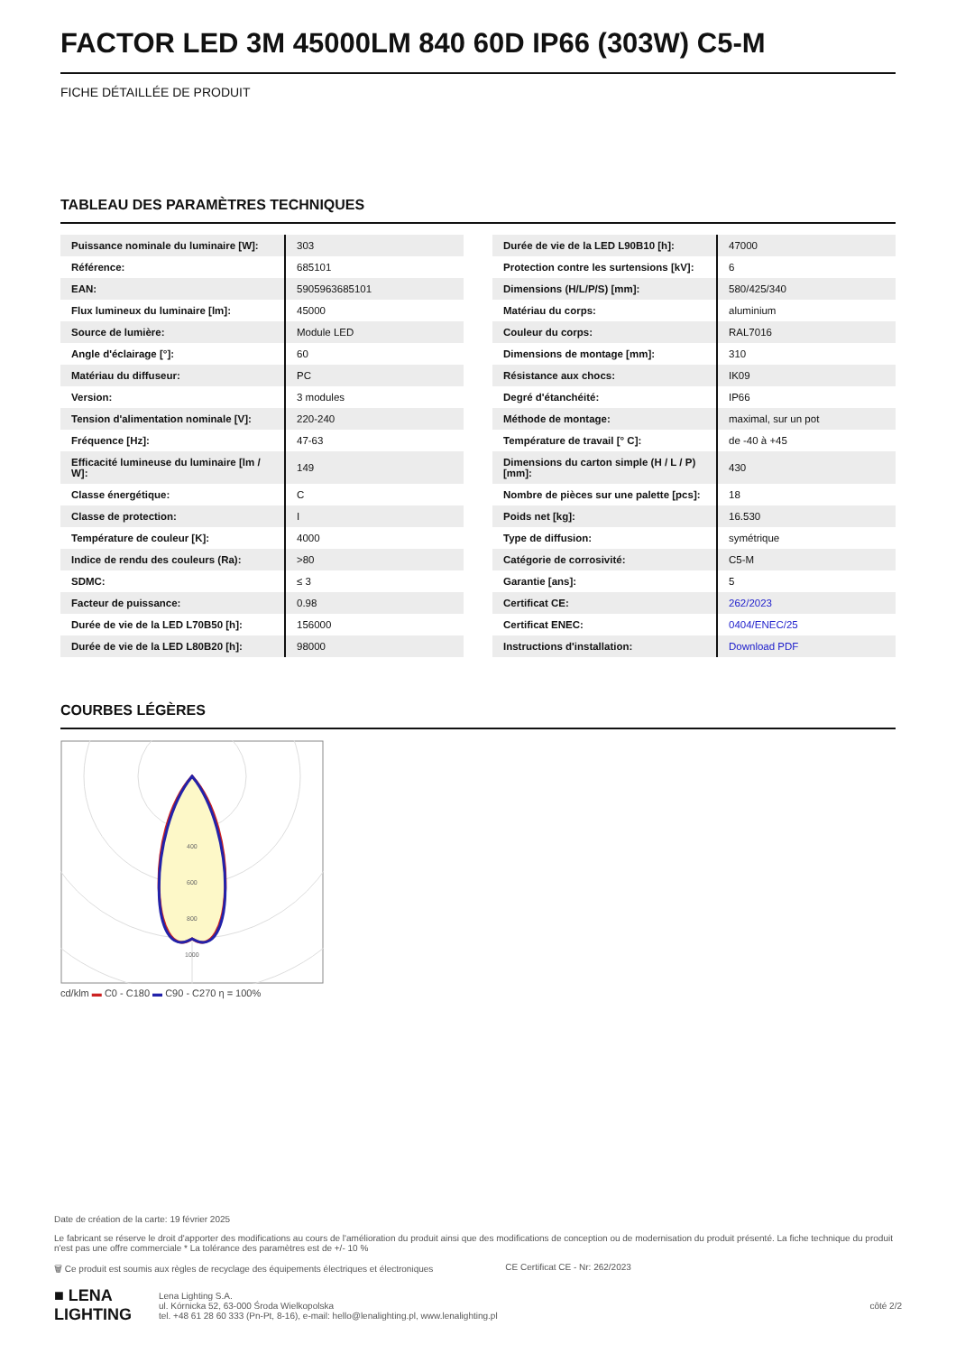FACTOR LED 3M 45000LM 840 60D IP66 (303W) C5-M
FICHE DÉTAILLÉE DE PRODUIT
TABLEAU DES PARAMÈTRES TECHNIQUES
| Puissance nominale du luminaire [W]: | 303 |
| Référence: | 685101 |
| EAN: | 5905963685101 |
| Flux lumineux du luminaire [lm]: | 45000 |
| Source de lumière: | Module LED |
| Angle d'éclairage [°]: | 60 |
| Matériau du diffuseur: | PC |
| Version: | 3 modules |
| Tension d'alimentation nominale [V]: | 220-240 |
| Fréquence [Hz]: | 47-63 |
| Efficacité lumineuse du luminaire [lm / W]: | 149 |
| Classe énergétique: | C |
| Classe de protection: | I |
| Température de couleur [K]: | 4000 |
| Indice de rendu des couleurs (Ra): | >80 |
| SDMC: | ≤ 3 |
| Facteur de puissance: | 0.98 |
| Durée de vie de la LED L70B50 [h]: | 156000 |
| Durée de vie de la LED L80B20 [h]: | 98000 |
| Durée de vie de la LED L90B10 [h]: | 47000 |
| Protection contre les surtensions [kV]: | 6 |
| Dimensions (H/L/P/S) [mm]: | 580/425/340 |
| Matériau du corps: | aluminium |
| Couleur du corps: | RAL7016 |
| Dimensions de montage [mm]: | 310 |
| Résistance aux chocs: | IK09 |
| Degré d'étanchéité: | IP66 |
| Méthode de montage: | maximal, sur un pot |
| Température de travail [° C]: | de -40 à +45 |
| Dimensions du carton simple (H / L / P) [mm]: | 430 |
| Nombre de pièces sur une palette [pcs]: | 18 |
| Poids net [kg]: | 16.530 |
| Type de diffusion: | symétrique |
| Catégorie de corrosivité: | C5-M |
| Garantie [ans]: | 5 |
| Certificat CE: | 262/2023 |
| Certificat ENEC: | 0404/ENEC/25 |
| Instructions d'installation: | Download PDF |
COURBES LÉGÈRES
400
600
800
1000
cd/klm ▬ C0 - C180 ▬ C90 - C270 η = 100%
Date de création de la carte: 19 février 2025
Le fabricant se réserve le droit d'apporter des modifications au cours de l'amélioration du produit ainsi que des modifications de conception ou de modernisation du produit présenté. La fiche technique du produit n'est pas une offre commerciale * La tolérance des paramètres est de +/- 10 %
🗑 Ce produit est soumis aux règles de recyclage des équipements électriques et électroniques CE Certificat CE - Nr: 262/2023
■ LENA
LIGHTING
Lena Lighting S.A.
ul. Kórnicka 52, 63-000 Środa Wielkopolska
tel. +48 61 28 60 333 (Pn-Pt, 8-16), e-mail: hello@lenalighting.pl, www.lenalighting.pl
côté 2/2